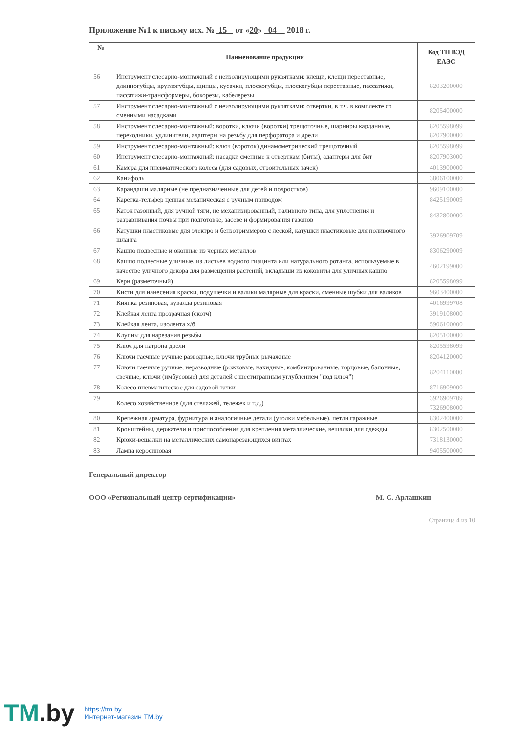Приложение №1 к письму исх. № 15 от «20» 04 2018 г.
| № | Наименование продукции | Код ТН ВЭД ЕАЭС |
| --- | --- | --- |
| 56 | Инструмент слесарно-монтажный с неизолирующими рукоятками: клещи, клещи переставные, длинногубцы, круглогубцы, щипцы, кусачки, плоскогубцы, плоскогубцы переставные, пассатижи, пассатижи-трансформеры, бокорезы, кабелерезы | 8203200000 |
| 57 | Инструмент слесарно-монтажный с неизолирующими рукоятками: отвертки, в т.ч. в комплекте со сменными насадками | 8205400000 |
| 58 | Инструмент слесарно-монтажный: воротки, ключи (воротки) трещоточные, шарниры карданные, переходники, удлинители, адаптеры на резьбу для перфоратора и дрели | 8205598099 8207900000 |
| 59 | Инструмент слесарно-монтажный: ключ (вороток) динамометрический трещоточный | 8205598099 |
| 60 | Инструмент слесарно-монтажный: насадки сменные к отверткам (биты), адаптеры для бит | 8207903000 |
| 61 | Камера для пневматического колеса (для садовых, строительных тачек) | 4013900000 |
| 62 | Канифоль | 3806100000 |
| 63 | Карандаши малярные (не предназначенные для детей и подростков) | 9609100000 |
| 64 | Каретка-тельфер цепная механическая с ручным приводом | 8425190009 |
| 65 | Каток газонный, для ручной тяги, не механизированный, наливного типа, для уплотнения и разравнивания почвы при подготовке, засеве и формирования газонов | 8432800000 |
| 66 | Катушки пластиковые для электро и бензотриммеров с леской, катушки пластиковые для поливочного шланга | 3926909709 |
| 67 | Кашпо подвесные и оконные из черных металлов | 8306290009 |
| 68 | Кашпо подвесные уличные, из листьев водного гиацинта или натурального ротанга, используемые в качестве уличного декора для размещения растений, вкладыши из коковиты для уличных кашпо | 4602199000 |
| 69 | Керн (разметочный) | 8205598099 |
| 70 | Кисти для нанесения краски, подушечки и валики малярные для краски, сменные шубки для валиков | 9603400000 |
| 71 | Киянка резиновая, кувалда резиновая | 4016999708 |
| 72 | Клейкая лента прозрачная (скотч) | 3919108000 |
| 73 | Клейкая лента, изолента х/б | 5906100000 |
| 74 | Клупны для нарезания резьбы | 8205100000 |
| 75 | Ключ для патрона дрели | 8205598099 |
| 76 | Ключи гаечные ручные разводные, ключи трубные рычажные | 8204120000 |
| 77 | Ключи гаечные ручные, неразводные (рожковые, накидные, комбинированные, торцовые, балонные, свечные, ключи (имбусовые) для деталей с шестигранным углублением "под ключ") | 8204110000 |
| 78 | Колесо пневматическое для садовой тачки | 8716909000 |
| 79 | Колесо хозяйственное (для стелажей, тележек и т.д.) | 3926909709 7326908000 |
| 80 | Крепежная арматура, фурнитура и аналогичные детали (уголки мебельные), петли гаражные | 8302400000 |
| 81 | Кронштейны, держатели и приспособления для крепления металлические, вешалки для одежды | 8302500000 |
| 82 | Крюки-вешалки на металлических самонарезающихся винтах | 7318130000 |
| 83 | Лампа керосиновая | 9405500000 |
Генеральный директор
ООО «Региональный центр сертификации» М. С. Арлашкин
Страница 4 из 10
TM.by
https://tm.by
Интернет-магазин TM.by